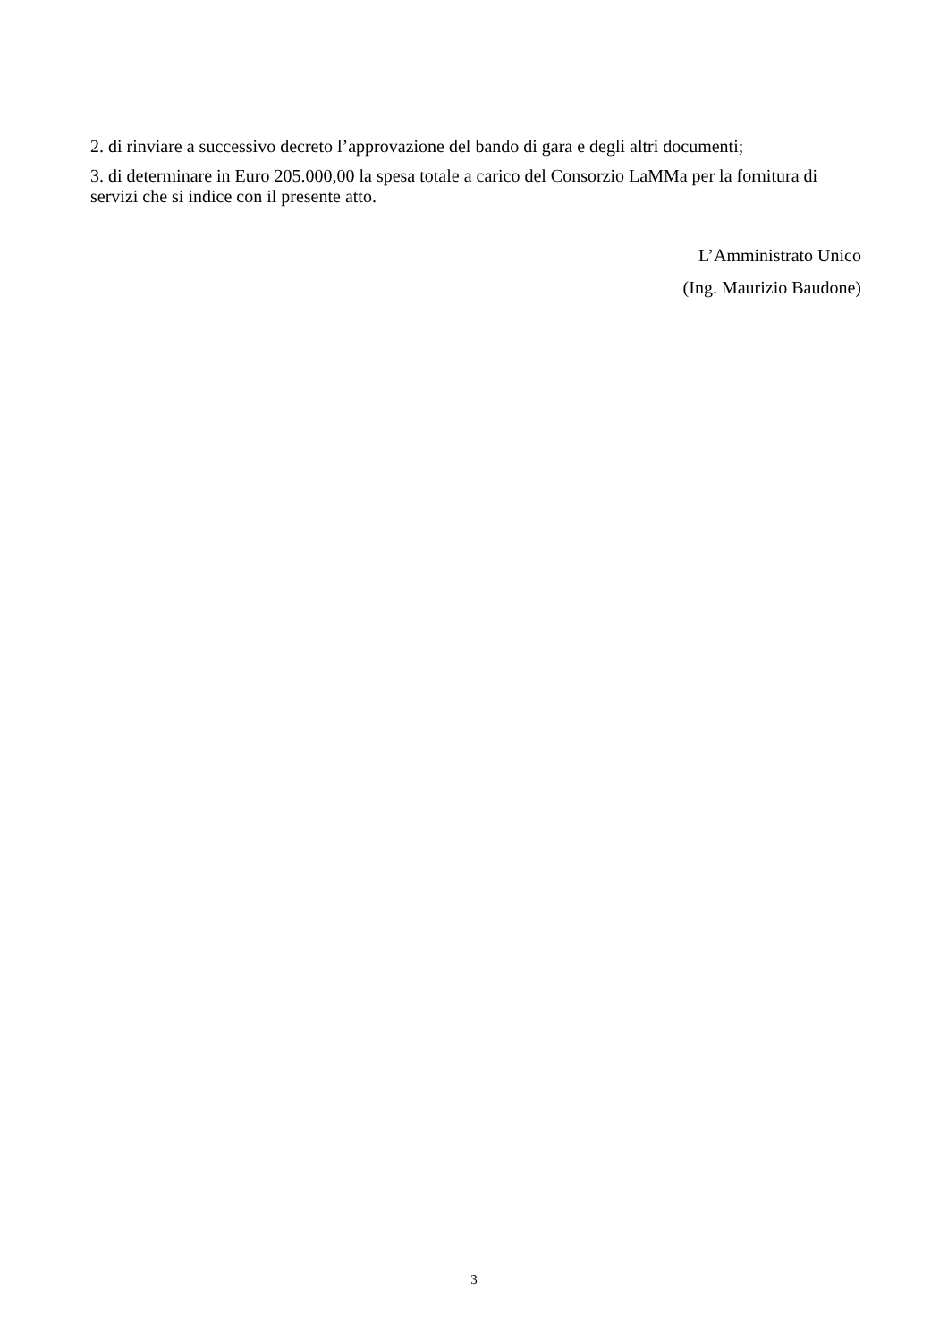2. di rinviare a successivo decreto l’approvazione del bando di gara e degli altri documenti;
3. di determinare in Euro 205.000,00 la spesa totale a carico del Consorzio LaMMa per la fornitura di servizi che si indice con il presente atto.
L’Amministrato Unico
(Ing. Maurizio Baudone)
3